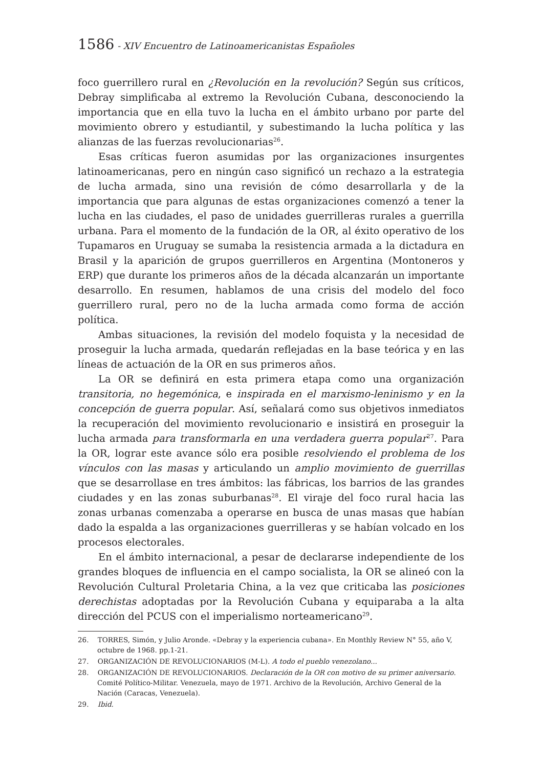1586 - XIV Encuentro de Latinoamericanistas Españoles
foco guerrillero rural en ¿Revolución en la revolución? Según sus críticos, Debray simplificaba al extremo la Revolución Cubana, desconociendo la importancia que en ella tuvo la lucha en el ámbito urbano por parte del movimiento obrero y estudiantil, y subestimando la lucha política y las alianzas de las fuerzas revolucionarias<sup>26</sup>.
Esas críticas fueron asumidas por las organizaciones insurgentes latinoamericanas, pero en ningún caso significó un rechazo a la estrategia de lucha armada, sino una revisión de cómo desarrollarla y de la importancia que para algunas de estas organizaciones comenzó a tener la lucha en las ciudades, el paso de unidades guerrilleras rurales a guerrilla urbana. Para el momento de la fundación de la OR, al éxito operativo de los Tupamaros en Uruguay se sumaba la resistencia armada a la dictadura en Brasil y la aparición de grupos guerrilleros en Argentina (Montoneros y ERP) que durante los primeros años de la década alcanzarán un importante desarrollo. En resumen, hablamos de una crisis del modelo del foco guerrillero rural, pero no de la lucha armada como forma de acción política.
Ambas situaciones, la revisión del modelo foquista y la necesidad de proseguir la lucha armada, quedarán reflejadas en la base teórica y en las líneas de actuación de la OR en sus primeros años.
La OR se definirá en esta primera etapa como una organización transitoria, no hegemónica, e inspirada en el marxismo-leninismo y en la concepción de guerra popular. Así, señalará como sus objetivos inmediatos la recuperación del movimiento revolucionario e insistirá en proseguir la lucha armada para transformarla en una verdadera guerra popular<sup>27</sup>. Para la OR, lograr este avance sólo era posible resolviendo el problema de los vínculos con las masas y articulando un amplio movimiento de guerrillas que se desarrollase en tres ámbitos: las fábricas, los barrios de las grandes ciudades y en las zonas suburbanas<sup>28</sup>. El viraje del foco rural hacia las zonas urbanas comenzaba a operarse en busca de unas masas que habían dado la espalda a las organizaciones guerrilleras y se habían volcado en los procesos electorales.
En el ámbito internacional, a pesar de declararse independiente de los grandes bloques de influencia en el campo socialista, la OR se alineó con la Revolución Cultural Proletaria China, a la vez que criticaba las posiciones derechistas adoptadas por la Revolución Cubana y equiparaba a la alta dirección del PCUS con el imperialismo norteamericano<sup>29</sup>.
26. TORRES, Simón, y Julio Aronde. «Debray y la experiencia cubana». En Monthly Review N° 55, año V, octubre de 1968. pp.1-21.
27. ORGANIZACIÓN DE REVOLUCIONARIOS (M-L). A todo el pueblo venezolano...
28. ORGANIZACIÓN DE REVOLUCIONARIOS. Declaración de la OR con motivo de su primer aniversario. Comité Político-Militar. Venezuela, mayo de 1971. Archivo de la Revolución, Archivo General de la Nación (Caracas, Venezuela).
29. Ibid.